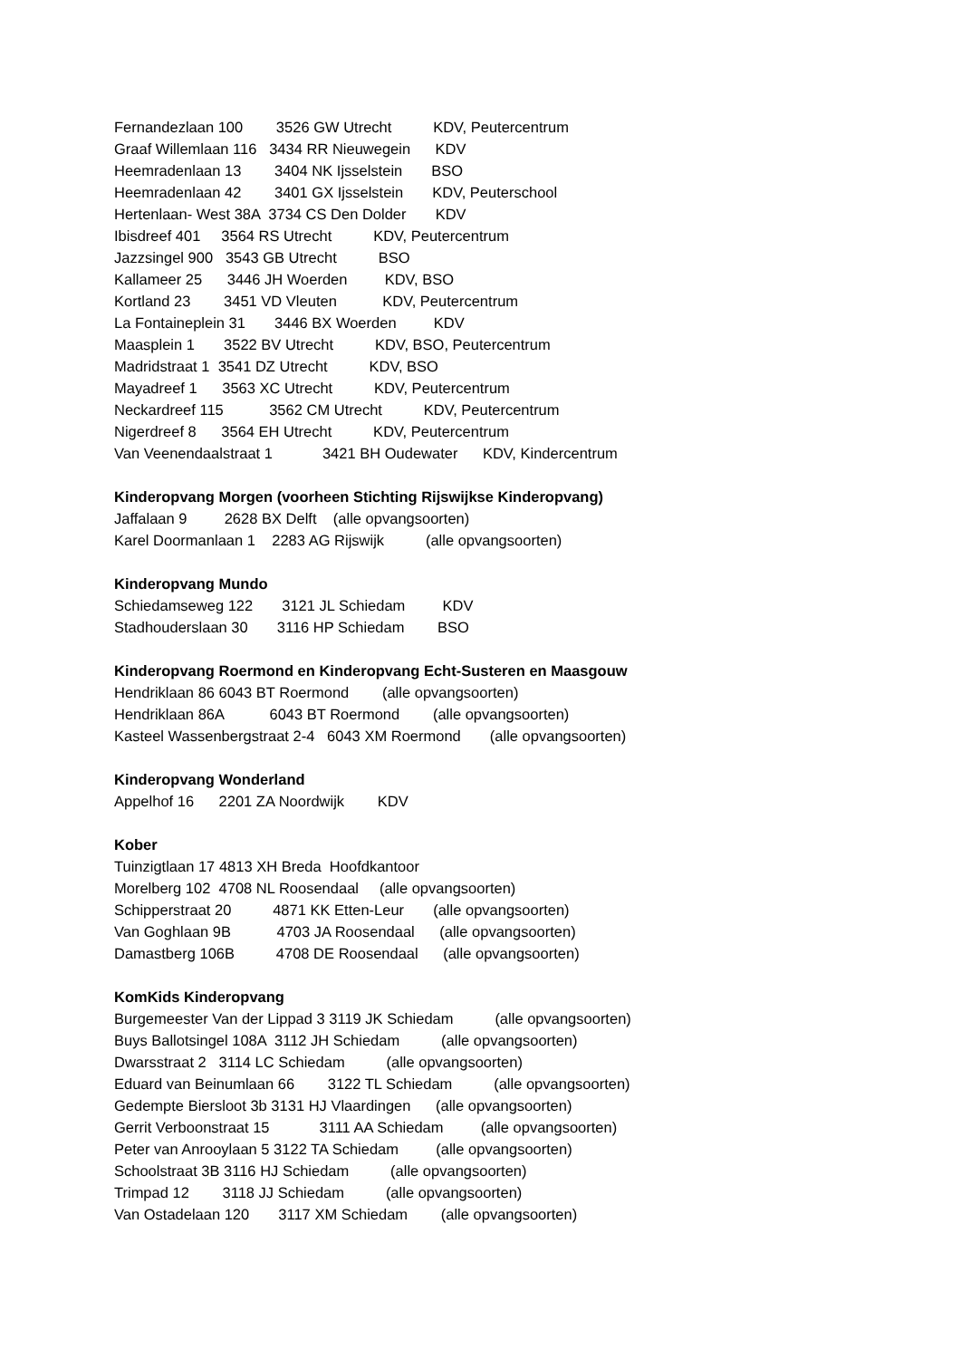Fernandezlaan 100 3526 GW Utrecht KDV, Peutercentrum
Graaf Willemlaan 116 3434 RR Nieuwegein KDV
Heemradenlaan 13 3404 NK Ijsselstein BSO
Heemradenlaan 42 3401 GX Ijsselstein KDV, Peuterschool
Hertenlaan- West 38A 3734 CS Den Dolder KDV
Ibisdreef 401 3564 RS Utrecht KDV, Peutercentrum
Jazzsingel 900 3543 GB Utrecht BSO
Kallameer 25 3446 JH Woerden KDV, BSO
Kortland 23 3451 VD Vleuten KDV, Peutercentrum
La Fontaineplein 31 3446 BX Woerden KDV
Maasplein 1 3522 BV Utrecht KDV, BSO, Peutercentrum
Madridstraat 1 3541 DZ Utrecht KDV, BSO
Mayadreef 1 3563 XC Utrecht KDV, Peutercentrum
Neckardreef 115 3562 CM Utrecht KDV, Peutercentrum
Nigerdreef 8 3564 EH Utrecht KDV, Peutercentrum
Van Veenendaalstraat 1 3421 BH Oudewater KDV, Kindercentrum
Kinderopvang Morgen (voorheen Stichting Rijswijkse Kinderopvang)
Jaffalaan 9 2628 BX Delft (alle opvangsoorten)
Karel Doormanlaan 1 2283 AG Rijswijk (alle opvangsoorten)
Kinderopvang Mundo
Schiedamseweg 122 3121 JL Schiedam KDV
Stadhouderslaan 30 3116 HP Schiedam BSO
Kinderopvang Roermond en Kinderopvang Echt-Susteren en Maasgouw
Hendriklaan 86 6043 BT Roermond (alle opvangsoorten)
Hendriklaan 86A 6043 BT Roermond (alle opvangsoorten)
Kasteel Wassenbergstraat 2-4 6043 XM Roermond (alle opvangsoorten)
Kinderopvang Wonderland
Appelhof 16 2201 ZA Noordwijk KDV
Kober
Tuinzigtlaan 17 4813 XH Breda Hoofdkantoor
Morelberg 102 4708 NL Roosendaal (alle opvangsoorten)
Schipperstraat 20 4871 KK Etten-Leur (alle opvangsoorten)
Van Goghlaan 9B 4703 JA Roosendaal (alle opvangsoorten)
Damastberg 106B 4708 DE Roosendaal (alle opvangsoorten)
KomKids Kinderopvang
Burgemeester Van der Lippad 3 3119 JK Schiedam (alle opvangsoorten)
Buys Ballotsingel 108A 3112 JH Schiedam (alle opvangsoorten)
Dwarsstraat 2 3114 LC Schiedam (alle opvangsoorten)
Eduard van Beinumlaan 66 3122 TL Schiedam (alle opvangsoorten)
Gedempte Biersloot 3b 3131 HJ Vlaardingen (alle opvangsoorten)
Gerrit Verboonstraat 15 3111 AA Schiedam (alle opvangsoorten)
Peter van Anrooylaan 5 3122 TA Schiedam (alle opvangsoorten)
Schoolstraat 3B 3116 HJ Schiedam (alle opvangsoorten)
Trimpad 12 3118 JJ Schiedam (alle opvangsoorten)
Van Ostadelaan 120 3117 XM Schiedam (alle opvangsoorten)